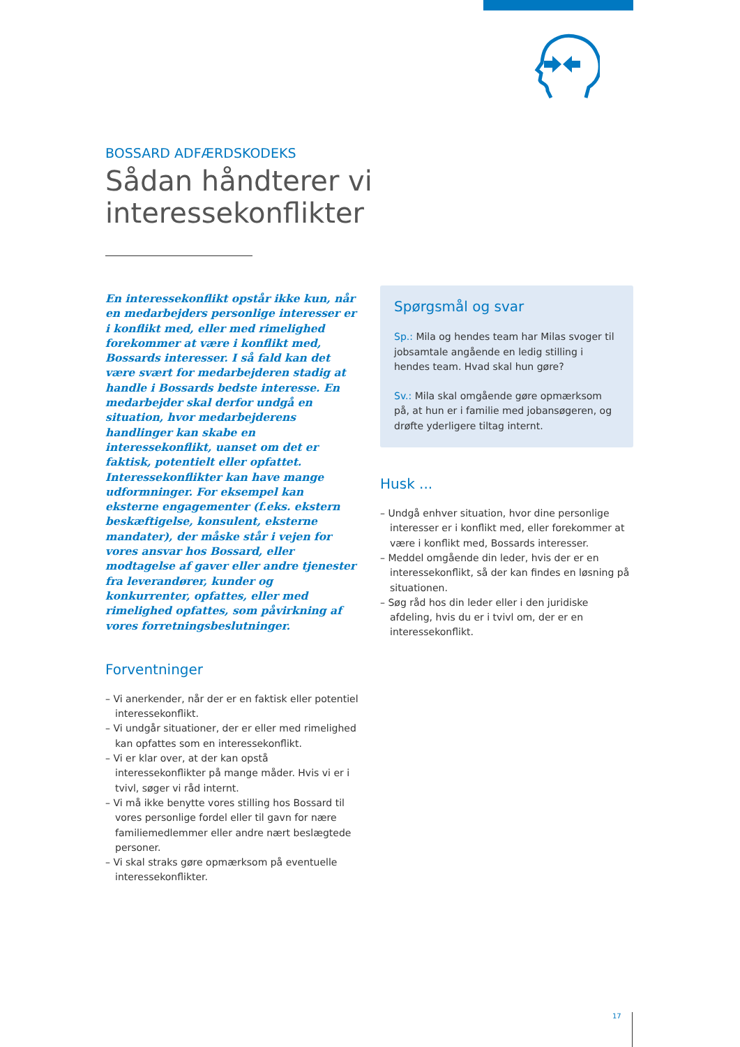BOSSARD ADFÆRDSKODEKS
Sådan håndterer vi interessekonflikter
En interessekonflikt opstår ikke kun, når en medarbejders personlige interesser er i konflikt med, eller med rimelighed forekommer at være i konflikt med, Bossards interesser. I så fald kan det være svært for medarbejderen stadig at handle i Bossards bedste interesse. En medarbejder skal derfor undgå en situation, hvor medarbejderens handlinger kan skabe en interessekonflikt, uanset om det er faktisk, potentielt eller opfattet. Interessekonflikter kan have mange udformninger. For eksempel kan eksterne engagementer (f.eks. ekstern beskæftigelse, konsulent, eksterne mandater), der måske står i vejen for vores ansvar hos Bossard, eller modtagelse af gaver eller andre tjenester fra leverandører, kunder og konkurrenter, opfattes, eller med rimelighed opfattes, som påvirkning af vores forretningsbeslutninger.
Forventninger
– Vi anerkender, når der er en faktisk eller potentiel interessekonflikt.
– Vi undgår situationer, der er eller med rimelighed kan opfattes som en interessekonflikt.
– Vi er klar over, at der kan opstå interessekonflikter på mange måder. Hvis vi er i tvivl, søger vi råd internt.
– Vi må ikke benytte vores stilling hos Bossard til vores personlige fordel eller til gavn for nære familiemedlemmer eller andre nært beslægtede personer.
– Vi skal straks gøre opmærksom på eventuelle interessekonflikter.
Spørgsmål og svar
Sp.: Mila og hendes team har Milas svoger til jobsamtale angående en ledig stilling i hendes team. Hvad skal hun gøre?
Sv.: Mila skal omgående gøre opmærksom på, at hun er i familie med jobansøgeren, og drøfte yderligere tiltag internt.
Husk ...
– Undgå enhver situation, hvor dine personlige interesser er i konflikt med, eller forekommer at være i konflikt med, Bossards interesser.
– Meddel omgående din leder, hvis der er en interessekonflikt, så der kan findes en løsning på situationen.
– Søg råd hos din leder eller i den juridiske afdeling, hvis du er i tvivl om, der er en interessekonflikt.
17